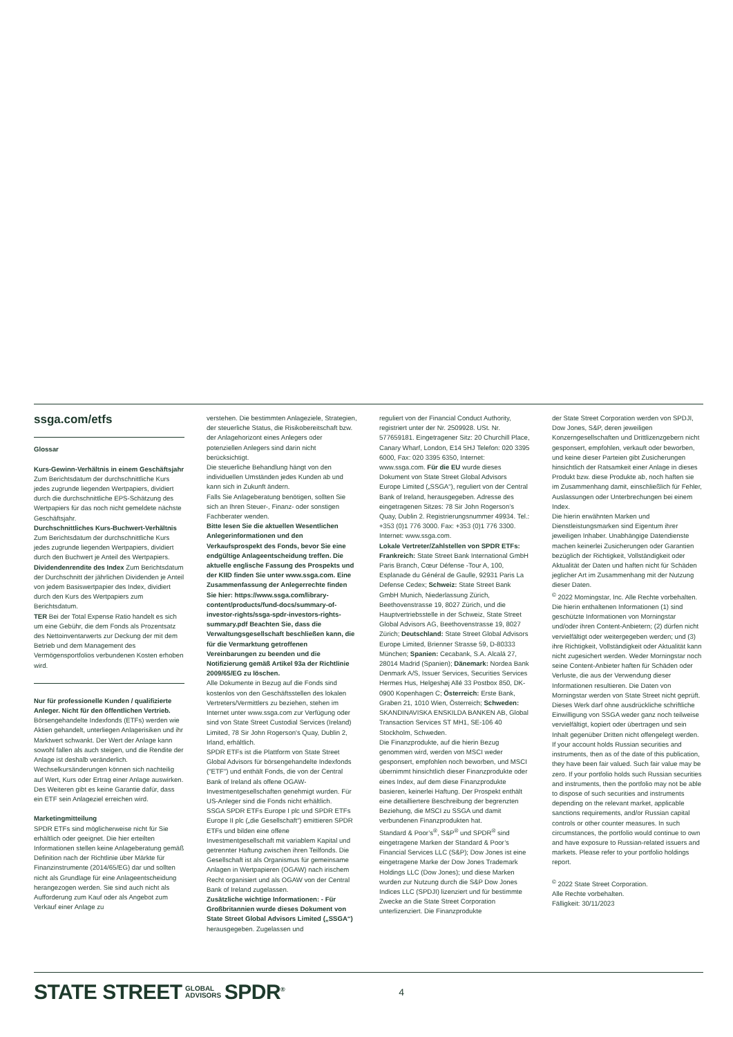ssga.com/etfs
Glossar
Kurs-Gewinn-Verhältnis in einem Geschäftsjahr Zum Berichtsdatum der durchschnittliche Kurs jedes zugrunde liegenden Wertpapiers, dividiert durch die durchschnittliche EPS-Schätzung des Wertpapiers für das noch nicht gemeldete nächste Geschäftsjahr.
Durchschnittliches Kurs-Buchwert-Verhältnis Zum Berichtsdatum der durchschnittliche Kurs jedes zugrunde liegenden Wertpapiers, dividiert durch den Buchwert je Anteil des Wertpapiers.
Dividendenrendite des Index Zum Berichtsdatum der Durchschnitt der jährlichen Dividenden je Anteil von jedem Basiswertpapier des Index, dividiert durch den Kurs des Wertpapiers zum Berichtsdatum.
TER Bei der Total Expense Ratio handelt es sich um eine Gebühr, die dem Fonds als Prozentsatz des Nettoinventarwerts zur Deckung der mit dem Betrieb und dem Management des Vermögensportfolios verbundenen Kosten erhoben wird.
Nur für professionelle Kunden / qualifizierte Anleger. Nicht für den öffentlichen Vertrieb.
Börsengehandelte Indexfonds (ETFs) werden wie Aktien gehandelt, unterliegen Anlagerisiken und ihr Marktwert schwankt. Der Wert der Anlage kann sowohl fallen als auch steigen, und die Rendite der Anlage ist deshalb veränderlich. Wechselkursänderungen können sich nachteilig auf Wert, Kurs oder Ertrag einer Anlage auswirken. Des Weiteren gibt es keine Garantie dafür, dass ein ETF sein Anlageziel erreichen wird.
Marketingmitteilung
SPDR ETFs sind möglicherweise nicht für Sie erhältlich oder geeignet. Die hier erteilten Informationen stellen keine Anlageberatung gemäß Definition nach der Richtlinie über Märkte für Finanzinstrumente (2014/65/EG) dar und sollten nicht als Grundlage für eine Anlageentscheidung herangezogen werden. Sie sind auch nicht als Aufforderung zum Kauf oder als Angebot zum Verkauf einer Anlage zu
verstehen. Die bestimmten Anlageziele, Strategien, der steuerliche Status, die Risikobereitschaft bzw. der Anlagehorizont eines Anlegers oder potenziellen Anlegers sind darin nicht berücksichtigt.
Die steuerliche Behandlung hängt von den individuellen Umständen jedes Kunden ab und kann sich in Zukunft ändern.
Falls Sie Anlageberatung benötigen, sollten Sie sich an Ihren Steuer-, Finanz- oder sonstigen Fachberater wenden.
Bitte lesen Sie die aktuellen Wesentlichen Anlegerinformationen und den Verkaufsprospekt des Fonds, bevor Sie eine endgültige Anlageentscheidung treffen. Die aktuelle englische Fassung des Prospekts und der KIID finden Sie unter www.ssga.com. Eine Zusammenfassung der Anlegerrechte finden Sie hier: https://www.ssga.com/library-content/products/fund-docs/summary-of-investor-rights/ssga-spdr-investors-rights-summary.pdf Beachten Sie, dass die Verwaltungsgesellschaft beschließen kann, die für die Vermarktung getroffenen Vereinbarungen zu beenden und die Notifizierung gemäß Artikel 93a der Richtlinie 2009/65/EG zu löschen.
Alle Dokumente in Bezug auf die Fonds sind kostenlos von den Geschäftsstellen des lokalen Vertreters/Vermittlers zu beziehen, stehen im Internet unter www.ssga.com zur Verfügung oder sind von State Street Custodial Services (Ireland) Limited, 78 Sir John Rogerson's Quay, Dublin 2, Irland, erhältlich.
SPDR ETFs ist die Plattform von State Street Global Advisors für börsengehandelte Indexfonds ("ETF") und enthält Fonds, die von der Central Bank of Ireland als offene OGAW-Investmentgesellschaften genehmigt wurden. Für US-Anleger sind die Fonds nicht erhältlich.
SSGA SPDR ETFs Europe I plc und SPDR ETFs Europe II plc („die Gesellschaft“) emittieren SPDR ETFs und bilden eine offene Investmentgesellschaft mit variablem Kapital und getrennter Haftung zwischen ihren Teilfonds. Die Gesellschaft ist als Organismus für gemeinsame Anlagen in Wertpapieren (OGAW) nach irischem Recht organisiert und als OGAW von der Central Bank of Ireland zugelassen.
Zusätzliche wichtige Informationen: - Für Großbritannien wurde dieses Dokument von State Street Global Advisors Limited („SSGA“) herausgegeben. Zugelassen und
reguliert von der Financial Conduct Authority, registriert unter der Nr. 2509928. USt. Nr. 577659181. Eingetragener Sitz: 20 Churchill Place, Canary Wharf, London, E14 5HJ Telefon: 020 3395 6000, Fax: 020 3395 6350, Internet: www.ssga.com. Für die EU wurde dieses Dokument von State Street Global Advisors Europe Limited („SSGA“), reguliert von der Central Bank of Ireland, herausgegeben. Adresse des eingetragenen Sitzes: 78 Sir John Rogerson’s Quay, Dublin 2. Registrierungsnummer 49934. Tel.: +353 (0)1 776 3000. Fax: +353 (0)1 776 3300. Internet: www.ssga.com.
Lokale Vertreter/Zahlstellen von SPDR ETFs:
Frankreich: State Street Bank International GmbH Paris Branch, Cœur Défense -Tour A, 100, Esplanade du Général de Gaulle, 92931 Paris La Defense Cedex; Schweiz: State Street Bank GmbH Munich, Niederlassung Zürich, Beethovenstrasse 19, 8027 Zürich, und die Hauptvertriebsstelle in der Schweiz, State Street Global Advisors AG, Beethovenstrasse 19, 8027 Zürich; Deutschland: State Street Global Advisors Europe Limited, Brienner Strasse 59, D-80333 München; Spanien: Cecabank, S.A. Alcalá 27, 28014 Madrid (Spanien); Dänemark: Nordea Bank Denmark A/S, Issuer Services, Securities Services Hermes Hus, Helgeshøj Allé 33 Postbox 850, DK-0900 Kopenhagen C; Österreich: Erste Bank, Graben 21, 1010 Wien, Österreich; Schweden: SKANDINAVISKA ENSKILDA BANKEN AB, Global Transaction Services ST MH1, SE-106 40 Stockholm, Schweden.
Die Finanzprodukte, auf die hierin Bezug genommen wird, werden von MSCI weder gesponsert, empfohlen noch beworben, und MSCI übernimmt hinsichtlich dieser Finanzprodukte oder eines Index, auf dem diese Finanzprodukte basieren, keinerlei Haftung. Der Prospekt enthält eine detailliertere Beschreibung der begrenzten Beziehung, die MSCI zu SSGA und damit verbundenen Finanzprodukten hat.
Standard & Poor’s<sup>®</sup>, S&P<sup>®</sup> und SPDR<sup>®</sup> sind eingetragene Marken der Standard & Poor’s Financial Services LLC (S&P); Dow Jones ist eine eingetragene Marke der Dow Jones Trademark Holdings LLC (Dow Jones); und diese Marken wurden zur Nutzung durch die S&P Dow Jones Indices LLC (SPDJI) lizenziert und für bestimmte Zwecke an die State Street Corporation unterlizenziert. Die Finanzprodukte
der State Street Corporation werden von SPDJI, Dow Jones, S&P, deren jeweiligen Konzerngesellschaften und Drittlizenzgebern nicht gesponsert, empfohlen, verkauft oder beworben, und keine dieser Parteien gibt Zusicherungen hinsichtlich der Ratsamkeit einer Anlage in dieses Produkt bzw. diese Produkte ab, noch haften sie im Zusammenhang damit, einschließlich für Fehler, Auslassungen oder Unterbrechungen bei einem Index.
Die hierin erwähnten Marken und Dienstleistungsmarken sind Eigentum ihrer jeweiligen Inhaber. Unabhängige Datendienste machen keinerlei Zusicherungen oder Garantien bezüglich der Richtigkeit, Vollständigkeit oder Aktualität der Daten und haften nicht für Schäden jeglicher Art im Zusammenhang mit der Nutzung dieser Daten.
<sup>©</sup> 2022 Morningstar, Inc. Alle Rechte vorbehalten. Die hierin enthaltenen Informationen (1) sind geschützte Informationen von Morningstar und/oder ihren Content-Anbietern; (2) dürfen nicht vervielfältigt oder weitergegeben werden; und (3) ihre Richtigkeit, Vollständigkeit oder Aktualität kann nicht zugesichert werden. Weder Morningstar noch seine Content-Anbieter haften für Schäden oder Verluste, die aus der Verwendung dieser Informationen resultieren. Die Daten von Morningstar werden von State Street nicht geprüft.
Dieses Werk darf ohne ausdrückliche schriftliche Einwilligung von SSGA weder ganz noch teilweise vervielfältigt, kopiert oder übertragen und sein Inhalt gegenüber Dritten nicht offengelegt werden.
If your account holds Russian securities and instruments, then as of the date of this publication, they have been fair valued. Such fair value may be zero. If your portfolio holds such Russian securities and instruments, then the portfolio may not be able to dispose of such securities and instruments depending on the relevant market, applicable sanctions requirements, and/or Russian capital controls or other counter measures. In such circumstances, the portfolio would continue to own and have exposure to Russian-related issuers and markets. Please refer to your portfolio holdings report.
<sup>©</sup> 2022 State Street Corporation.
Alle Rechte vorbehalten.
Fälligkeit: 30/11/2023
STATE STREET GLOBAL
ADVISORS SPDR<sup>®</sup> 4